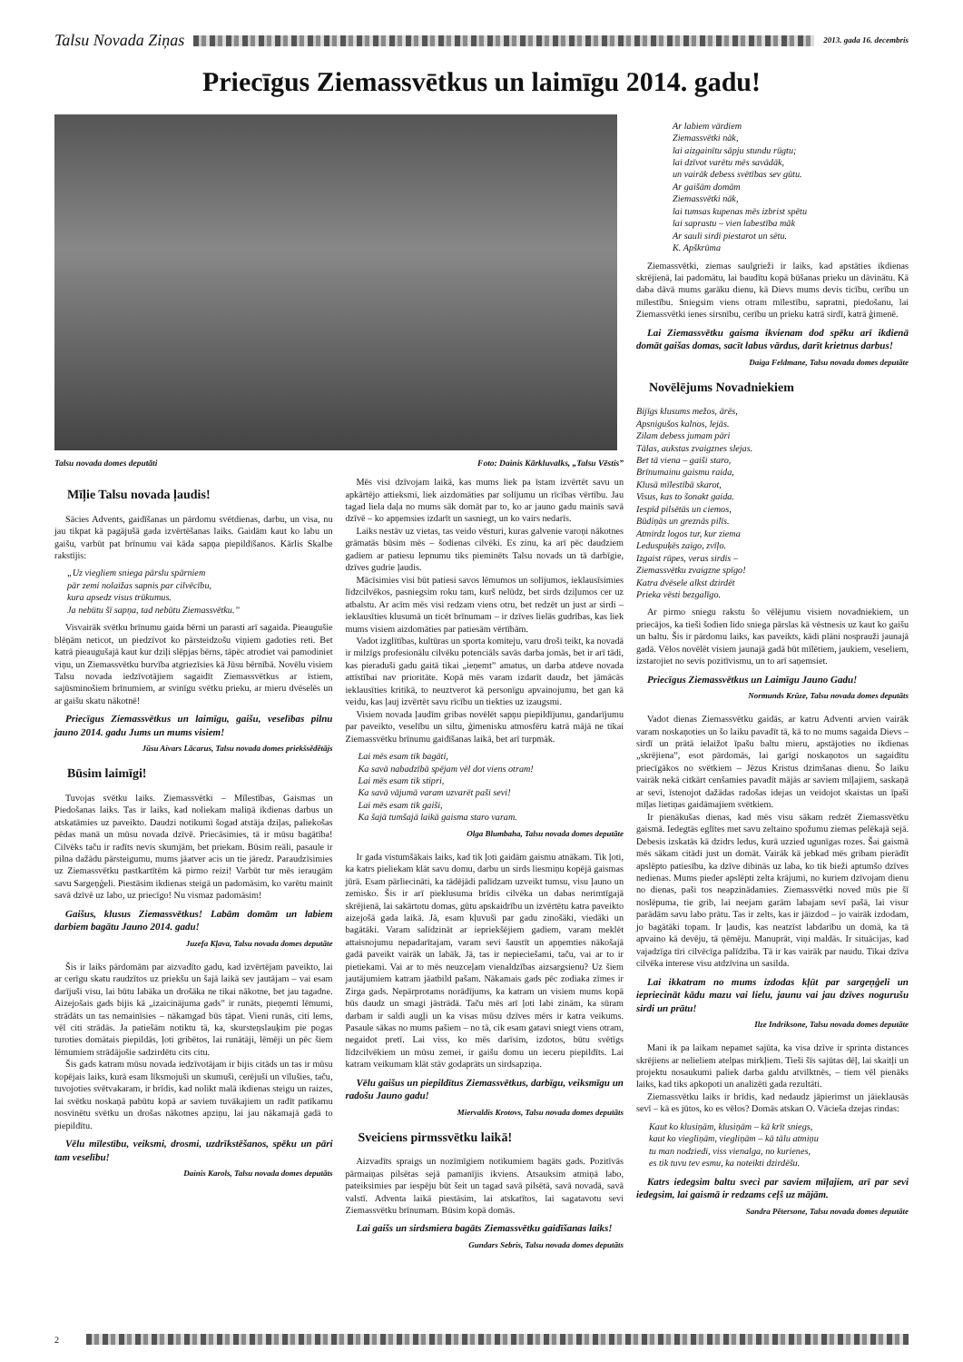Talsu Novada Ziņas
2013. gada 16. decembris
Priecīgus Ziemassvētkus un laimīgu 2014. gadu!
Talsu novada domes deputāti Foto: Dainis Kārkluvalks, „Talsu Vēstis”
Mīļie Talsu novada ļaudis!
Sācies Advents, gaidīšanas un pārdomu svētdienas, darbu, un visa, nu jau tikpat kā pagājušā gada izvērtēšanas laiks. Gaidām kaut ko labu un gaišu, varbūt pat brīnumu vai kāda sapņa piepildīšanos. Kārlis Skalbe rakstījis:
„Uz viegliem sniega pārslu spārniem
pār zemi nolaižas sapnis par cilvēcību,
kura apsedz visus trūkumus.
Ja nebūtu šī sapņa, tad nebūtu Ziemassvētku.”
Visvairāk svētku brīnumu gaida bērni un parasti arī sagaida. Pieaugušie blēņām neticot, un piedzīvot ko pārsteidzošu viņiem gadoties reti. Bet katrā pieaugušajā kaut kur dziļi slēpjas bērns, tāpēc atrodiet vai pamodiniet viņu, un Ziemassvētku burvība atgriezīsies kā Jūsu bērnībā. Novēlu visiem Talsu novada iedzīvotājiem sagaidīt Ziemassvētkus ar īstiem, sajūsminošiem brīnumiem, ar svinīgu svētku prieku, ar mieru dvēselēs un ar gaišu skatu nākotnē!
Priecīgus Ziemassvētkus un laimīgu, gaišu, veselības pilnu jauno 2014. gadu Jums un mums visiem!
Jūsu Aivars Lācarus, Talsu novada domes priekšsēdētājs
Būsim laimīgi!
Tuvojas svētku laiks. Ziemassvētki – Mīlestības, Gaismas un Piedošanas laiks. Tas ir laiks, kad noliekam maliņā ikdienas darbus un atskatāmies uz paveikto. Daudzi notikumi šogad atstāja dziļas, paliekošas pēdas manā un mūsu novada dzīvē. Priecāsimies, tā ir mūsu bagātība! Cilvēks taču ir radīts nevis skumjām, bet priekam. Būsim reāli, pasaule ir pilna dažādu pārsteigumu, mums jāatver acis un tie jāredz. Paraudzīsimies uz Ziemassvētku pastkartītēm kā pirmo reizi! Varbūt tur mēs ieraugām savu Sargeņģeli. Piestāsim ikdienas steigā un padomāsim, ko varētu mainīt savā dzīvē uz labo, uz priecīgo! Nu vismaz padomāsim!
Gaišus, klusus Ziemassvētkus! Labām domām un labiem darbiem bagātu Jauno 2014. gadu!
Juzefa Kļava, Talsu novada domes deputāte
Šis ir laiks pārdomām par aizvadīto gadu, kad izvērtējam paveikto, lai ar cerīgu skatu raudzītos uz priekšu un šajā laikā sev jautājam – vai esam darījuši visu, lai būtu labāka un drošāka ne tikai nākotne, bet jau tagadne. Aizejošais gads bijis kā „izaicinājuma gads” ir runāts, pieņemti lēmumi, strādāts un tas nemainīsies – nākamgad būs tāpat. Vieni runās, citi lems, vēl citi strādās. Ja patiešām notiktu tā, ka, skursteņslauķim pie pogas turoties domātais piepildās, ļoti gribētos, lai runātāji, lēmēji un pēc šiem lēmumiem strādājošie sadzirdētu cits citu.
Šis gads katram mūsu novada iedzīvotājam ir bijis citāds un tas ir mūsu kopējais laiks, kurā esam līksmojuši un skumuši, cerējuši un vīlušies, taču, tuvojoties svētvakaram, ir brīdis, kad nolikt malā ikdienas steigu un raizes, lai svētku noskaņā pabūtu kopā ar saviem tuvākajiem un radīt patīkamu nosvinētu svētku un drošas nākotnes apziņu, lai jau nākamajā gadā to piepildītu.
Vēlu mīlestību, veiksmi, drosmi, uzdrīkstēšanos, spēku un pāri tam veselību!
Dainis Karols, Talsu novada domes deputāts
Mēs visi dzīvojam laikā, kas mums liek pa īstam izvērtēt savu un apkārtējo attieksmi, liek aizdomāties par solījumu un rīcības vērtību. Jau tagad liela daļa no mums sāk domāt par to, ko ar jauno gadu mainīs savā dzīvē – ko apņemsies izdarīt un sasniegt, un ko vairs nedarīs.
Laiks nestāv uz vietas, tas veido vēsturi, kuras galvenie varoņi nākotnes grāmatās būsim mēs – šodienas cilvēki. Es zinu, ka arī pēc daudziem gadiem ar patiesu lepnumu tiks pieminēts Talsu novads un tā darbīgie, dzīves gudrie ļaudis.
Mācīsimies visi būt patiesi savos lēmumos un solījumos, ieklausīsimies līdzcilvēkos, pasniegsim roku tam, kurš nelūdz, bet sirds dziļumos cer uz atbalstu. Ar acīm mēs visi redzam viens otru, bet redzēt un just ar sirdi – ieklausīties klusumā un ticēt brīnumam – ir dzīves lielās gudrības, kas liek mums visiem aizdomāties par patiesām vērtībām.
Vadot izglītības, kultūras un sporta komiteju, varu droši teikt, ka novadā ir milzīgs profesionālu cilvēku potenciāls savās darba jomās, bet ir arī tādi, kas pieraduši gadu gaitā tikai „ieņemt” amatus, un darba atdeve novada attīstībai nav prioritāte. Kopā mēs varam izdarīt daudz, bet jāmācās ieklausīties kritikā, to neuztverot kā personīgu apvainojumu, bet gan kā veidu, kas ļauj izvērtēt savu rīcību un tiekties uz izaugsmi.
Visiem novada ļaudīm gribas novēlēt sapņu piepildījumu, gandarījumu par paveikto, veselību un siltu, ģimenisku atmosfēru katrā mājā ne tikai Ziemassvētku brīnumu gaidīšanas laikā, bet arī turpmāk.
Lai mēs esam tik bagāti,
Ka savā nabadzībā spējam vēl dot viens otram!
Lai mēs esam tik stipri,
Ka savā vājumā varam uzvarēt paši sevi!
Lai mēs esam tik gaiši,
Ka šajā tumšajā laikā gaisma staro varam.
Olga Blumbaha, Talsu novada domes deputāte
Ir gada vistumšākais laiks, kad tik ļoti gaidām gaismu atnākam. Tik ļoti, ka katrs pieliekam klāt savu domu, darbu un sirds liesmiņu kopējā gaismas jūrā. Esam pārliecināti, ka tādējādi palīdzam uzveikt tumsu, visu ļauno un zemisko. Šis ir arī pieklusuma brīdis cilvēka un dabas nerimtīgajā skrējienā, lai sakārtotu domas, gūtu apskaidrību un izvērtētu katra paveikto aizejošā gada laikā. Jā, esam kļuvuši par gadu zinošāki, viedāki un bagātāki. Varam salīdzināt ar iepriekšējiem gadiem, varam meklēt attaisnojumu nepadarītajam, varam sevi šaustīt un apņemties nākošajā gadā paveikt vairāk un labāk. Jā, tas ir nepieciešami, taču, vai ar to ir pietiekami. Vai ar to mēs neuzceļam vienaldzības aizsargsienu? Uz šiem jautājumiem katram jāatbild pašam. Nākamais gads pēc zodiaka zīmes ir Zirga gads. Nepārprotams norādījums, ka katram un visiem mums kopā būs daudz un smagi jāstrādā. Taču mēs arī ļoti labi zinām, ka sūram darbam ir saldi augļi un ka visas mūsu dzīves mērs ir katra veikums. Pasaule sākas no mums pašiem – no tā, cik esam gatavi sniegt viens otram, negaidot pretī. Lai viss, ko mēs darīsim, izdotos, būtu svētīgs līdzcilvēkiem un mūsu zemei, ir gaišu domu un ieceru piepildīts. Lai katram veikumam klāt stāv godaprāts un sirdsapziņa.
Vēlu gaišus un piepildītus Ziemassvētkus, darbīgu, veiksmīgu un radošu Jauno gadu!
Miervaldis Krotovs, Talsu novada domes deputāts
Sveiciens pirmssvētku laikā!
Aizvadīts spraigs un nozīmīgiem notikumiem bagāts gads. Pozitīvās pārmaiņas pilsētas sejā pamanījis ikviens. Atsauksim atmiņā labo, pateiksimies par iespēju būt šeit un tagad savā pilsētā, savā novadā, savā valstī. Adventa laikā piestāsim, lai atskatītos, lai sagatavotu sevi Ziemassvētku brīnumam. Būsim kopā domās.
Lai gaišs un sirdsmiera bagāts Ziemassvētku gaidīšanas laiks!
Gundars Sebris, Talsu novada domes deputāts
Ar labiem vārdiem
Ziemassvētki nāk,
lai aizgainītu sāpju stundu rūgtu;
lai dzīvot varētu mēs savādāk,
un vairāk debess svētības sev gūtu.
Ar gaišām domām
Ziemassvētki nāk,
lai tumsas kupenas mēs izbrist spētu
lai saprastu – vien labestība māk
Ar sauli sirdi piestarot un sētu.
K. Apškrūma
Ziemassvētki, ziemas saulgrieži ir laiks, kad apstāties ikdienas skrējienā, lai padomātu, lai baudītu kopā būšanas prieku un dāvinātu. Kā daba dāvā mums garāku dienu, kā Dievs mums devis ticību, cerību un mīlestību. Sniegsim viens otram mīlestību, sapratni, piedošanu, lai Ziemassvētki ienes sirsnību, cerību un prieku katrā sirdī, katrā ģimenē.
Lai Ziemassvētku gaisma ikvienam dod spēku arī ikdienā domāt gaišas domas, sacīt labus vārdus, darīt krietnus darbus!
Daiga Feldmane, Talsu novada domes deputāte
Novēlējums Novadniekiem
Bijīgs klusums mežos, ārēs,
Apsnigušos kalnos, lejās.
Zilam debess jumam pāri
Tālas, aukstas zvaigznes slejas.
Bet tā viena – gaiši staro,
Brīnumainu gaismu raida,
Klusā mīlestībā skarot,
Visus, kas to šonakt gaida.
Iespīd pilsētās un ciemos,
Būdiņās un greznās pilīs.
Atmirdz logos tur, kur ziema
Leduspuķēs zaigo, zvīļo.
Izgaist rūpes, veras sirdis –
Ziemassvētku zvaigzne spīgo!
Katra dvēsele alkst dzirdēt
Prieka vēsti bezgalīgo.
Ar pirmo sniegu rakstu šo vēlējumu visiem novadniekiem, un priecājos, ka tieši šodien lido sniega pārslas kā vēstnesis uz kaut ko gaišu un baltu. Šis ir pārdomu laiks, kas paveikts, kādi plāni nosprauži jaunajā gadā. Vēlos novēlēt visiem jaunajā gadā būt mīlētiem, jaukiem, veseliem, izstarojiet no sevis pozitīvismu, un to arī saņemsiet.
Priecīgus Ziemassvētkus un Laimīgu Jauno Gadu!
Normunds Krūze, Talsu novada domes deputāts
Vadot dienas Ziemassvētku gaidās, ar katru Adventi arvien vairāk varam noskaņoties un šo laiku pavadīt tā, kā to no mums sagaida Dievs – sirdī un prātā ielaižot īpašu baltu mieru, apstājoties no ikdienas „skrējiena”, esot pārdomās, lai garīgi noskaņotos un sagaidītu priecīgākos no svētkiem – Jēzus Kristus dzimšanas dienu. Šo laiku vairāk nekā citkārt cenšamies pavadīt mājās ar saviem mīļajiem, saskaņā ar sevi, īstenojot dažādas radošas idejas un veidojot skaistas un īpaši mīļas lietiņas gaidāmajiem svētkiem.
Ir pienākušas dienas, kad mēs visu sākam redzēt Ziemassvētku gaismā. Iedegtās eglītes met savu zeltaino spožumu ziemas pelēkajā sejā. Debesis izskatās kā dzidrs ledus, kurā uzzied ugunīgas rozes. Šai gaismā mēs sākam citādi just un domāt. Vairāk kā jebkad mēs gribam pierādīt apslēpto patiesību, ka dzīve dibinās uz laba, ko tik bieži aptumšo dzīves nedienas. Mums pieder apslēpti zelta krājumi, no kuriem dzīvojam dienu no dienas, paši tos neapzinādamies. Ziemassvētki noved mūs pie šī noslēpuma, tie grib, lai neejam garām labajam sevī pašā, lai visur parādām savu labo prātu. Tas ir zelts, kas ir jāizdod – jo vairāk izdodam, jo bagātāki topam. Ir ļaudis, kas neatzīst labdarību un domā, ka tā apvaino kā devēju, tā ņēmēju. Manuprāt, viņi maldās. Ir situācijas, kad vajadzīga tīri cilvēcīga palīdzība. Tā ir kas vairāk par naudu. Tikai dzīva cilvēka interese visu atdzīvina un sasilda.
Lai ikkatram no mums izdodas kļūt par sargeņģeli un iepriecināt kādu mazu vai lielu, jaunu vai jau dzīves nogurušu sirdi un prātu!
Ilze Indriksone, Talsu novada domes deputāte
Mani ik pa laikam nepamet sajūta, ka visa dzīve ir sprinta distances skrējiens ar nelieliem atelpas mirkļiem. Tieši šīs sajūtas dēļ, lai skaitļi un projektu nosaukumi paliek darba galdu atvilktnēs, – tiem vēl pienāks laiks, kad tiks apkopoti un analizēti gada rezultāti.
Ziemassvētku laiks ir brīdis, kad nedaudz jāpierimst un jāieklausās sevī – kā es jūtos, ko es vēlos? Domās atskan O. Vācieša dzejas rindas:
Kaut ko klusiņām, klusiņām – kā krīt sniegs,
kaut ko viegliņām, viegliņām – kā tālu atmiņu
tu man nodziedi, viss vienalga, no kurienes,
es tik tuvu tev esmu, ka noteikti dzirdēšu.
Katrs iedegsim baltu sveci par saviem mīļajiem, arī par sevi iedegsim, lai gaismā ir redzams ceļš uz mājām.
Sandra Pētersone, Talsu novada domes deputāte
2